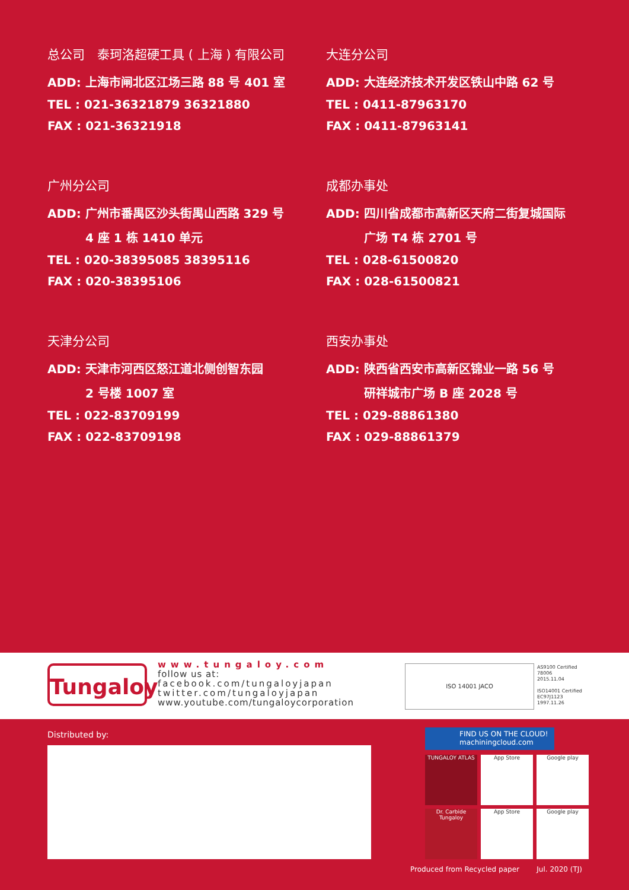总公司　泰珂洛超硬工具 ( 上海 ) 有限公司
ADD: 上海市闸北区江场三路 88 号 401 室
TEL : 021-36321879 36321880
FAX : 021-36321918
大连分公司
ADD: 大连经济技术开发区铁山中路 62 号
TEL : 0411-87963170
FAX : 0411-87963141
广州分公司
ADD: 广州市番禺区沙头街禺山西路 329 号
4 座 1 栋 1410 单元
TEL : 020-38395085 38395116
FAX : 020-38395106
成都办事处
ADD: 四川省成都市高新区天府二街复城国际
广场 T4 栋 2701 号
TEL : 028-61500820
FAX : 028-61500821
天津分公司
ADD: 天津市河西区怒江道北侧创智东园
2 号楼 1007 室
TEL : 022-83709199
FAX : 022-83709198
西安办事处
ADD: 陕西省西安市高新区锦业一路 56 号
研祥城市广场 B 座 2028 号
TEL : 029-88861380
FAX : 029-88861379
Tungaloy
www.tungaloy.com
follow us at:
facebook.com/tungaloyjapan
twitter.com/tungaloyjapan
www.youtube.com/tungaloycorporation
ISO 14001 JACO
AS9100 Certified
78006
2015.11.04
ISO14001 Certified
EC97J1123
1997.11.26
Distributed by:
FIND US ON THE CLOUD!
machiningcloud.com
TUNGALOY ATLAS
App Store
Google play
Dr. Carbide Tungaloy
App Store
Google play
Produced from Recycled paper Jul. 2020 (TJ)